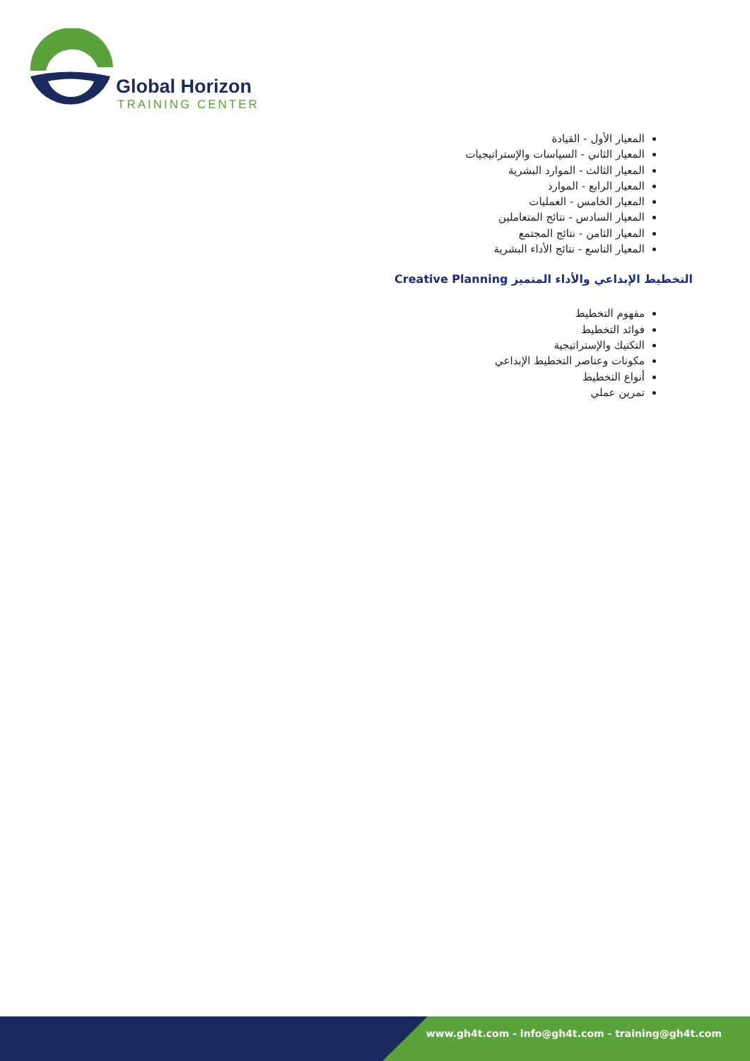Global Horizon
TRAINING CENTER
المعيار الأول - القيادة
المعيار الثاني - السياسات والإستراتيجيات
المعيار الثالث - الموارد البشرية
المعيار الرابع - الموارد
المعيار الخامس - العمليات
المعيار السادس - نتائج المتعاملين
المعيار الثامن - نتائج المجتمع
المعيار التاسع - نتائج الأداء البشرية
التخطيط الإبداعي والأداء المتميز Creative Planning
مفهوم التخطيط
فوائد التخطيط
التكتيك والإستراتيجية
مكونات وعناصر التخطيط الإبداعي
أنواع التخطيط
تمرين عملي
www.gh4t.com - info@gh4t.com - training@gh4t.com